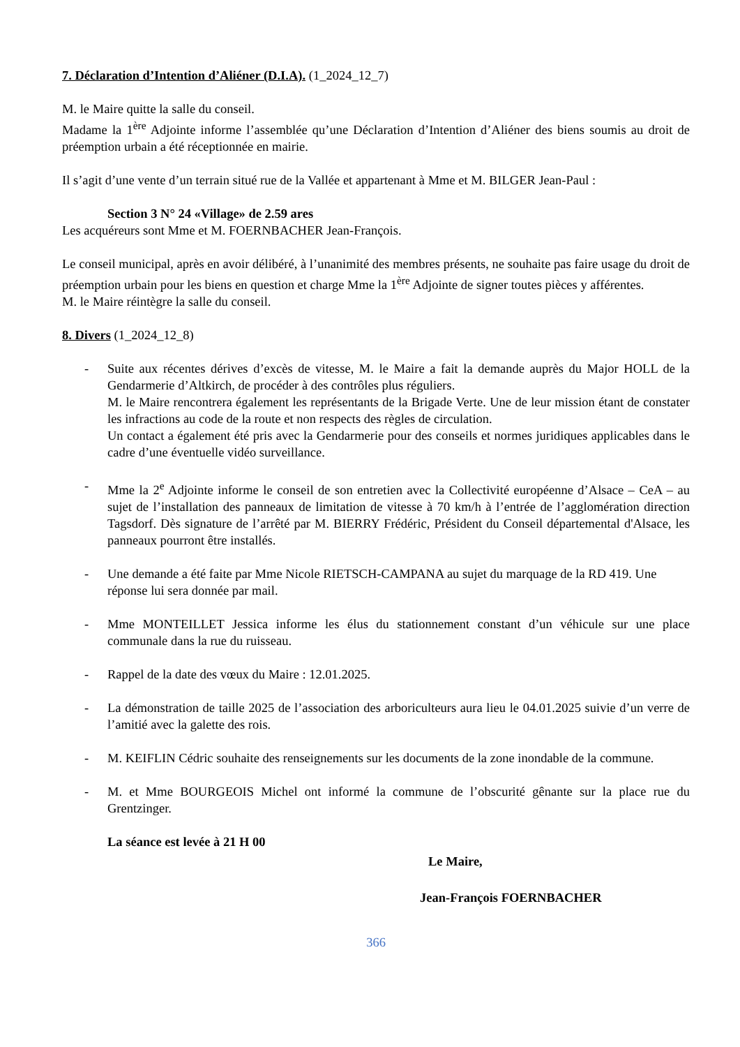7. Déclaration d’Intention d’Aliéner (D.I.A). (1_2024_12_7)
M. le Maire quitte la salle du conseil.
Madame la 1<sup>ère</sup> Adjointe informe l’assemblée qu’une Déclaration d’Intention d’Aliéner des biens soumis au droit de préemption urbain a été réceptionnée en mairie.
Il s’agit d’une vente d’un terrain situé rue de la Vallée et appartenant à Mme et M. BILGER Jean-Paul :
Section 3 N° 24 «Village» de 2.59 ares
Les acquéreurs sont Mme et M. FOERNBACHER Jean-François.
Le conseil municipal, après en avoir délibéré, à l’unanimité des membres présents, ne souhaite pas faire usage du droit de préemption urbain pour les biens en question et charge Mme la 1<sup>ère</sup> Adjointe de signer toutes pièces y afférentes.
M. le Maire réintègre la salle du conseil.
8. Divers (1_2024_12_8)
- Suite aux récentes dérives d’excès de vitesse, M. le Maire a fait la demande auprès du Major HOLL de la Gendarmerie d’Altkirch, de procéder à des contrôles plus réguliers.
M. le Maire rencontrera également les représentants de la Brigade Verte. Une de leur mission étant de constater les infractions au code de la route et non respects des règles de circulation.
Un contact a également été pris avec la Gendarmerie pour des conseils et normes juridiques applicables dans le cadre d’une éventuelle vidéo surveillance.
- Mme la 2<sup>e</sup> Adjointe informe le conseil de son entretien avec la Collectivité européenne d’Alsace – CeA – au sujet de l’installation des panneaux de limitation de vitesse à 70 km/h à l’entrée de l’agglomération direction Tagsdorf. Dès signature de l’arrêté par M. BIERRY Frédéric, Président du Conseil départemental d'Alsace, les panneaux pourront être installés.
- Une demande a été faite par Mme Nicole RIETSCH-CAMPANA au sujet du marquage de la RD 419. Une réponse lui sera donnée par mail.
- Mme MONTEILLET Jessica informe les élus du stationnement constant d’un véhicule sur une place communale dans la rue du ruisseau.
- Rappel de la date des vœux du Maire : 12.01.2025.
- La démonstration de taille 2025 de l’association des arboriculteurs aura lieu le 04.01.2025 suivie d’un verre de l’amitié avec la galette des rois.
- M. KEIFLIN Cédric souhaite des renseignements sur les documents de la zone inondable de la commune.
- M. et Mme BOURGEOIS Michel ont informé la commune de l’obscurité gênante sur la place rue du Grentzinger.
La séance est levée à 21 H 00
Le Maire,
Jean-François FOERNBACHER
366